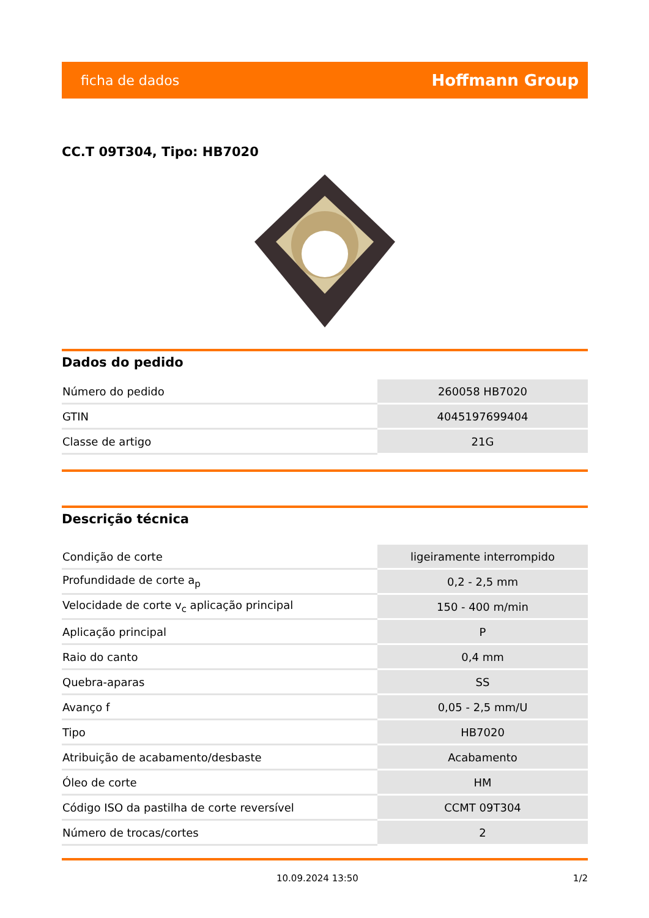ficha de dados Hoffmann Group
CC.T 09T304, Tipo: HB7020
Dados do pedido
| Número do pedido | 260058 HB7020 |
| GTIN | 4045197699404 |
| Classe de artigo | 21G |
Descrição técnica
| Condição de corte | ligeiramente interrompido |
| Profundidade de corte a<sub>p</sub> | 0,2 - 2,5 mm |
| Velocidade de corte v<sub>c</sub> aplicação principal | 150 - 400 m/min |
| Aplicação principal | P |
| Raio do canto | 0,4 mm |
| Quebra-aparas | SS |
| Avanço f | 0,05 - 2,5 mm/U |
| Tipo | HB7020 |
| Atribuição de acabamento/desbaste | Acabamento |
| Óleo de corte | HM |
| Código ISO da pastilha de corte reversível | CCMT 09T304 |
| Número de trocas/cortes | 2 |
10.09.2024 13:50 1/2